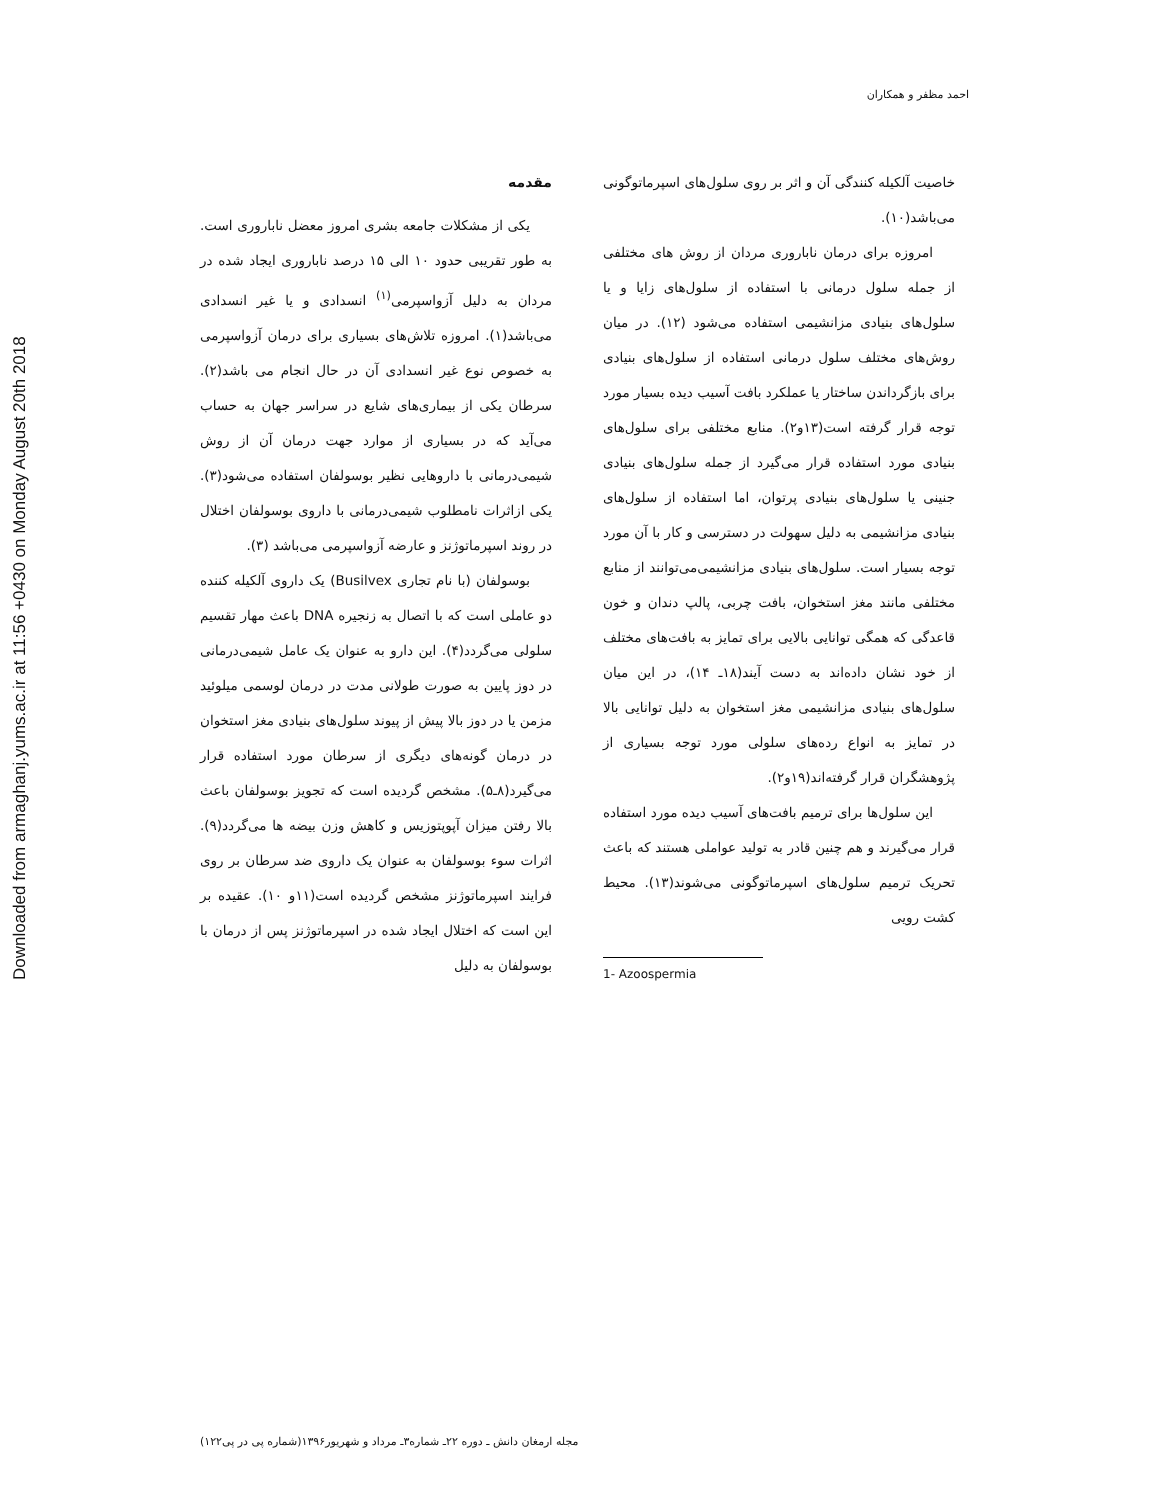Downloaded from armaghanj.yums.ac.ir at 11:56 +0430 on Monday August 20th 2018
احمد مظفر و همکاران
مقدمه
یکی از مشکلات جامعه بشری امروز معضل ناباروری است. به طور تقریبی حدود ۱۰ الی ۱۵ درصد ناباروری ایجاد شده در مردان به دلیل آزواسپرمی<sup>(۱)</sup> انسدادی و یا غیر انسدادی می‌باشد(۱). امروزه تلاش‌های بسیاری برای درمان آزواسپرمی به خصوص نوع غیر انسدادی آن در حال انجام می باشد(۲). سرطان یکی از بیماری‌های شایع در سراسر جهان به حساب می‌آید که در بسیاری از موارد جهت درمان آن از روش شیمی‌درمانی با داروهایی نظیر بوسولفان استفاده می‌شود(۳). یکی ازاثرات نامطلوب شیمی‌درمانی با داروی بوسولفان اختلال در روند اسپرماتوژنز و عارضه آزواسپرمی می‌باشد (۳).
بوسولفان (با نام تجاری Busilvex) یک داروی آلکیله کننده دو عاملی است که با اتصال به زنجیره DNA باعث مهار تقسیم سلولی می‌گردد(۴). این دارو به عنوان یک عامل شیمی‌درمانی در دوز پایین به صورت طولانی مدت در درمان لوسمی میلوئید مزمن یا در دوز بالا پیش از پیوند سلول‌های بنیادی مغز استخوان در درمان گونه‌های دیگری از سرطان مورد استفاده قرار می‌گیرد(۸ـ۵). مشخص گردیده است که تجویز بوسولفان باعث بالا رفتن میزان آپوپتوزیس و کاهش وزن بیضه ها می‌گردد(۹). اثرات سوء بوسولفان به عنوان یک داروی ضد سرطان بر روی فرایند اسپرماتوژنز مشخص گردیده است(۱۱و ۱۰). عقیده بر این است که اختلال ایجاد شده در اسپرماتوژنز پس از درمان با بوسولفان به دلیل
خاصیت آلکیله کنندگی آن و اثر بر روی سلول‌های اسپرماتوگونی می‌باشد(۱۰).
امروزه برای درمان ناباروری مردان از روش های مختلفی از جمله سلول درمانی با استفاده از سلول‌های زایا و یا سلول‌های بنیادی مزانشیمی استفاده می‌شود (۱۲). در میان روش‌های مختلف سلول درمانی استفاده از سلول‌های بنیادی برای بازگرداندن ساختار یا عملکرد بافت آسیب دیده بسیار مورد توجه قرار گرفته است(۱۳و۲). منابع مختلفی برای سلول‌های بنیادی مورد استفاده قرار می‌گیرد از جمله سلول‌های بنیادی جنینی یا سلول‌های بنیادی پرتوان، اما استفاده از سلول‌های بنیادی مزانشیمی به دلیل سهولت در دسترسی و کار با آن مورد توجه بسیار است. سلول‌های بنیادی مزانشیمی‌می‌توانند از منابع مختلفی مانند مغز استخوان، بافت چربی، پالپ دندان و خون قاعدگی که همگی توانایی بالایی برای تمایز به بافت‌های مختلف از خود نشان داده‌اند به دست آیند(۱۸ـ ۱۴)، در این میان سلول‌های بنیادی مزانشیمی مغز استخوان به دلیل توانایی بالا در تمایز به انواع رده‌های سلولی مورد توجه بسیاری از پژوهشگران قرار گرفته‌اند(۱۹و۲).
این سلول‌ها برای ترمیم بافت‌های آسیب دیده مورد استفاده قرار می‌گیرند و هم چنین قادر به تولید عواملی هستند که باعث تحریک ترمیم سلول‌های اسپرماتوگونی می‌شوند(۱۳). محیط کشت رویی
1- Azoospermia
مجله ارمغان دانش ـ دوره ۲۲ـ شماره۳ـ مرداد و شهریور۱۳۹۶(شماره پی در پی۱۲۲)